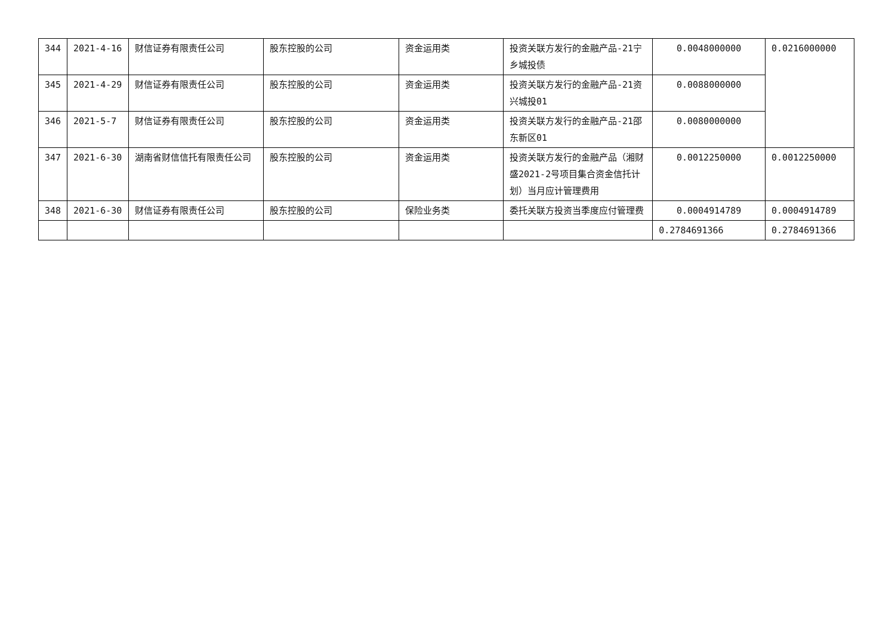| 344 | 2021-4-16 | 财信证券有限责任公司 | 股东控股的公司 | 资金运用类 | 投资关联方发行的金融产品-21宁乡城投债 | 0.0048000000 | 0.0216000000 |
| 345 | 2021-4-29 | 财信证券有限责任公司 | 股东控股的公司 | 资金运用类 | 投资关联方发行的金融产品-21资兴城投01 | 0.0088000000 | |
| 346 | 2021-5-7 | 财信证券有限责任公司 | 股东控股的公司 | 资金运用类 | 投资关联方发行的金融产品-21邵东新区01 | 0.0080000000 | |
| 347 | 2021-6-30 | 湖南省财信信托有限责任公司 | 股东控股的公司 | 资金运用类 | 投资关联方发行的金融产品（湘财盛2021-2号项目集合资金信托计划）当月应计管理费用 | 0.0012250000 | 0.0012250000 |
| 348 | 2021-6-30 | 财信证券有限责任公司 | 股东控股的公司 | 保险业务类 | 委托关联方投资当季度应付管理费 | 0.0004914789 | 0.0004914789 |
| | | | | | | 0.2784691366 | 0.2784691366 |